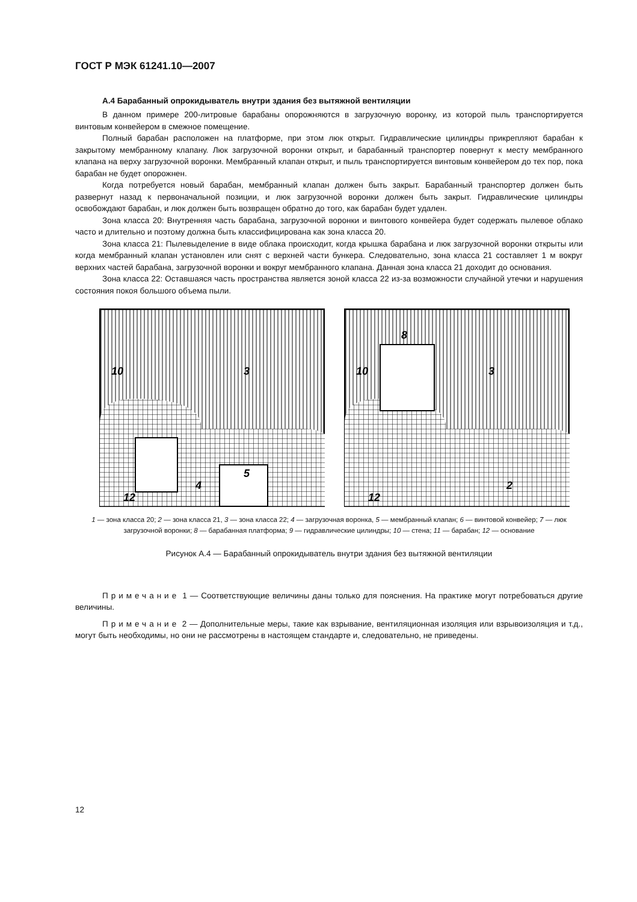ГОСТ Р МЭК 61241.10—2007
А.4 Барабанный опрокидыватель внутри здания без вытяжной вентиляции
В данном примере 200-литровые барабаны опорожняются в загрузочную воронку, из которой пыль транспортируется винтовым конвейером в смежное помещение.
Полный барабан расположен на платформе, при этом люк открыт. Гидравлические цилиндры прикрепляют барабан к закрытому мембранному клапану. Люк загрузочной воронки открыт, и барабанный транспортер повернут к месту мембранного клапана на верху загрузочной воронки. Мембранный клапан открыт, и пыль транспортируется винтовым конвейером до тех пор, пока барабан не будет опорожнен.
Когда потребуется новый барабан, мембранный клапан должен быть закрыт. Барабанный транспортер должен быть развернут назад к первоначальной позиции, и люк загрузочной воронки должен быть закрыт. Гидравлические цилиндры освобождают барабан, и люк должен быть возвращен обратно до того, как барабан будет удален.
Зона класса 20: Внутренняя часть барабана, загрузочной воронки и винтового конвейера будет содержать пылевое облако часто и длительно и поэтому должна быть классифицирована как зона класса 20.
Зона класса 21: Пылевыделение в виде облака происходит, когда крышка барабана и люк загрузочной воронки открыты или когда мембранный клапан установлен или снят с верхней части бункера. Следовательно, зона класса 21 составляет 1 м вокруг верхних частей барабана, загрузочной воронки и вокруг мембранного клапана. Данная зона класса 21 доходит до основания.
Зона класса 22: Оставшаяся часть пространства является зоной класса 22 из-за возможности случайной утечки и нарушения состояния покоя большого объема пыли.
10
3
5
4
12
10
3
8
2
12
1 — зона класса 20; 2 — зона класса 21, 3 — зона класса 22; 4 — загрузочная воронка, 5 — мембранный клапан; 6 — винтовой конвейер; 7 — люк загрузочной воронки; 8 — барабанная платформа; 9 — гидравлические цилиндры; 10 — стена; 11 — барабан; 12 — основание
Рисунок А.4 — Барабанный опрокидыватель внутри здания без вытяжной вентиляции
Примечание 1 — Соответствующие величины даны только для пояснения. На практике могут потребоваться другие величины.
Примечание 2 — Дополнительные меры, такие как взрывание, вентиляционная изоляция или взрывоизоляция и т.д., могут быть необходимы, но они не рассмотрены в настоящем стандарте и, следовательно, не приведены.
12